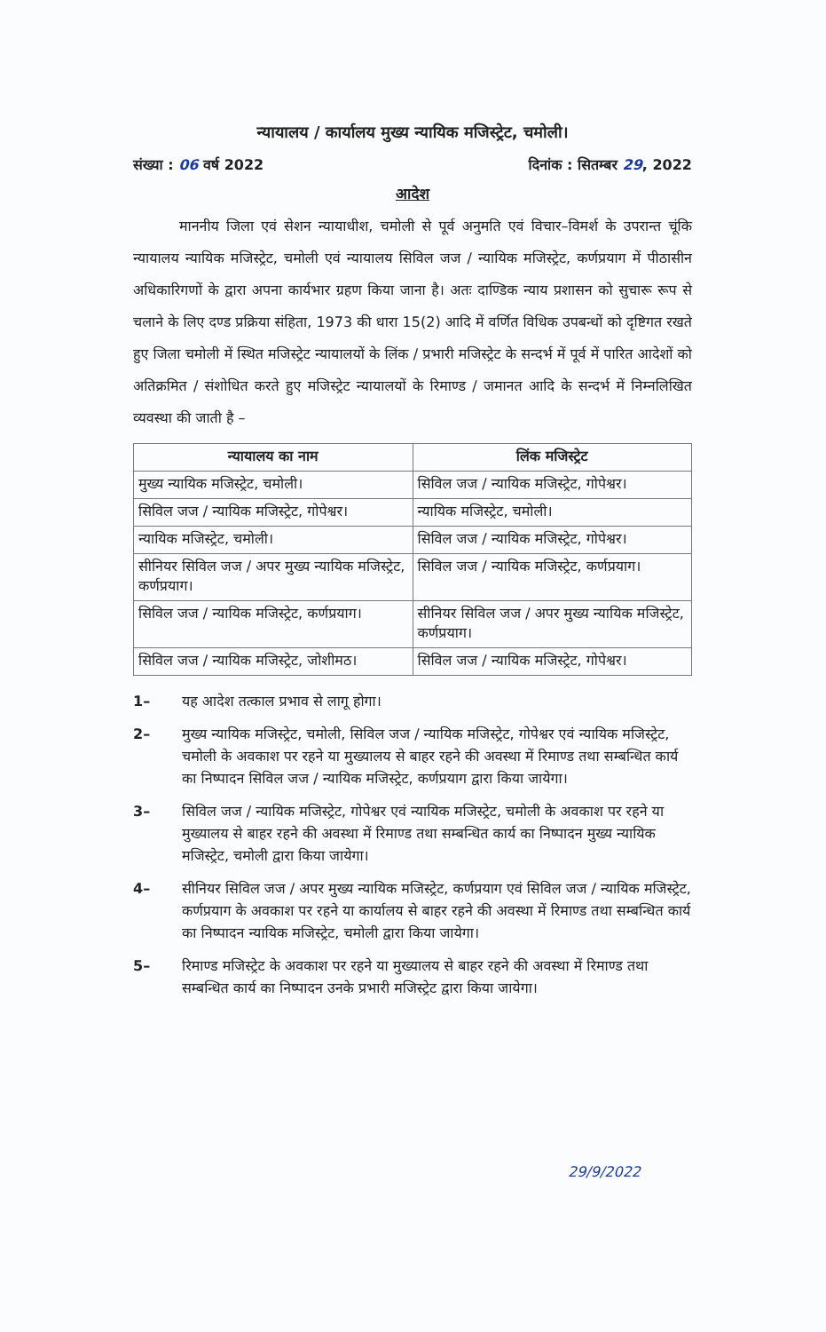न्यायालय / कार्यालय मुख्य न्यायिक मजिस्ट्रेट, चमोली।
संख्या : 06 वर्ष 2022 दिनांक : सितम्बर 29, 2022
आदेश
माननीय जिला एवं सेशन न्यायाधीश, चमोली से पूर्व अनुमति एवं विचार–विमर्श के उपरान्त चूंकि न्यायालय न्यायिक मजिस्ट्रेट, चमोली एवं न्यायालय सिविल जज / न्यायिक मजिस्ट्रेट, कर्णप्रयाग में पीठासीन अधिकारिगणों के द्वारा अपना कार्यभार ग्रहण किया जाना है। अतः दाण्डिक न्याय प्रशासन को सुचारू रूप से चलाने के लिए दण्ड प्रक्रिया संहिता, 1973 की धारा 15(2) आदि में वर्णित विधिक उपबन्धों को दृष्टिगत रखते हुए जिला चमोली में स्थित मजिस्ट्रेट न्यायालयों के लिंक / प्रभारी मजिस्ट्रेट के सन्दर्भ में पूर्व में पारित आदेशों को अतिक्रमित / संशोधित करते हुए मजिस्ट्रेट न्यायालयों के रिमाण्ड / जमानत आदि के सन्दर्भ में निम्नलिखित व्यवस्था की जाती है –
| न्यायालय का नाम | लिंक मजिस्ट्रेट |
| --- | --- |
| मुख्य न्यायिक मजिस्ट्रेट, चमोली। | सिविल जज / न्यायिक मजिस्ट्रेट, गोपेश्वर। |
| सिविल जज / न्यायिक मजिस्ट्रेट, गोपेश्वर। | न्यायिक मजिस्ट्रेट, चमोली। |
| न्यायिक मजिस्ट्रेट, चमोली। | सिविल जज / न्यायिक मजिस्ट्रेट, गोपेश्वर। |
| सीनियर सिविल जज / अपर मुख्य न्यायिक मजिस्ट्रेट, कर्णप्रयाग। | सिविल जज / न्यायिक मजिस्ट्रेट, कर्णप्रयाग। |
| सिविल जज / न्यायिक मजिस्ट्रेट, कर्णप्रयाग। | सीनियर सिविल जज / अपर मुख्य न्यायिक मजिस्ट्रेट, कर्णप्रयाग। |
| सिविल जज / न्यायिक मजिस्ट्रेट, जोशीमठ। | सिविल जज / न्यायिक मजिस्ट्रेट, गोपेश्वर। |
1– यह आदेश तत्काल प्रभाव से लागू होगा।
2– मुख्य न्यायिक मजिस्ट्रेट, चमोली, सिविल जज / न्यायिक मजिस्ट्रेट, गोपेश्वर एवं न्यायिक मजिस्ट्रेट, चमोली के अवकाश पर रहने या मुख्यालय से बाहर रहने की अवस्था में रिमाण्ड तथा सम्बन्धित कार्य का निष्पादन सिविल जज / न्यायिक मजिस्ट्रेट, कर्णप्रयाग द्वारा किया जायेगा।
3– सिविल जज / न्यायिक मजिस्ट्रेट, गोपेश्वर एवं न्यायिक मजिस्ट्रेट, चमोली के अवकाश पर रहने या मुख्यालय से बाहर रहने की अवस्था में रिमाण्ड तथा सम्बन्धित कार्य का निष्पादन मुख्य न्यायिक मजिस्ट्रेट, चमोली द्वारा किया जायेगा।
4– सीनियर सिविल जज / अपर मुख्य न्यायिक मजिस्ट्रेट, कर्णप्रयाग एवं सिविल जज / न्यायिक मजिस्ट्रेट, कर्णप्रयाग के अवकाश पर रहने या कार्यालय से बाहर रहने की अवस्था में रिमाण्ड तथा सम्बन्धित कार्य का निष्पादन न्यायिक मजिस्ट्रेट, चमोली द्वारा किया जायेगा।
5– रिमाण्ड मजिस्ट्रेट के अवकाश पर रहने या मुख्यालय से बाहर रहने की अवस्था में रिमाण्ड तथा सम्बन्धित कार्य का निष्पादन उनके प्रभारी मजिस्ट्रेट द्वारा किया जायेगा।
29/9/2022